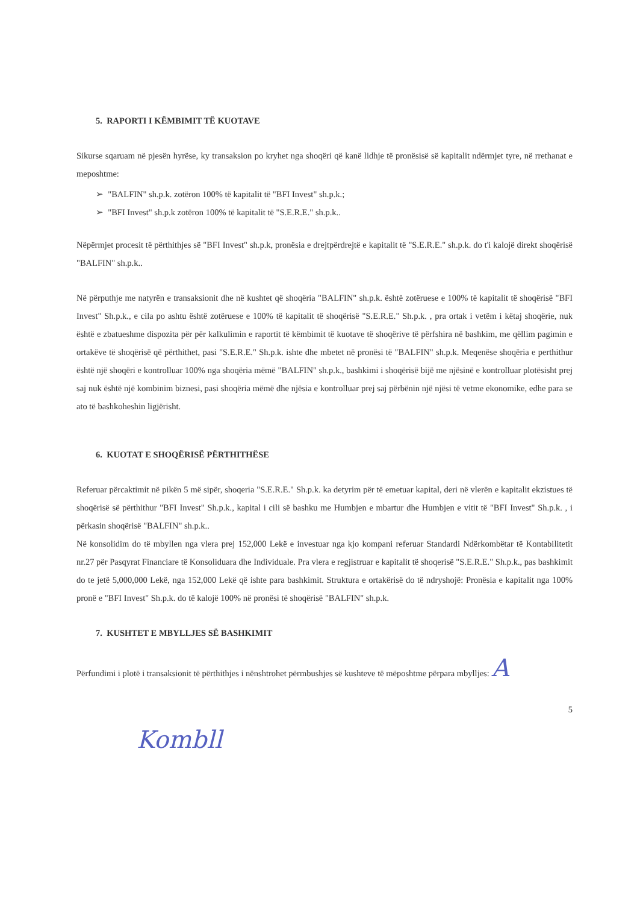5. RAPORTI I KËMBIMIT TË KUOTAVE
Sikurse sqaruam në pjesën hyrëse, ky transaksion po kryhet nga shoqëri që kanë lidhje të pronësisë së kapitalit ndërmjet tyre, në rrethanat e meposhtme:
➢ "BALFIN" sh.p.k. zotëron 100% të kapitalit të "BFI Invest" sh.p.k.;
➢ "BFI Invest" sh.p.k zotëron 100% të kapitalit të "S.E.R.E." sh.p.k..
Nëpërmjet procesit të përthithjes së "BFI Invest" sh.p.k, pronësia e drejtpërdrejtë e kapitalit të "S.E.R.E." sh.p.k. do t'i kalojë direkt shoqërisë "BALFIN" sh.p.k..
Në përputhje me natyrën e transaksionit dhe në kushtet që shoqëria "BALFIN" sh.p.k. është zotëruese e 100% të kapitalit të shoqërisë "BFI Invest" Sh.p.k., e cila po ashtu është zotëruese e 100% të kapitalit të shoqërisë "S.E.R.E." Sh.p.k. , pra ortak i vetëm i këtaj shoqërie, nuk është e zbatueshme dispozita për për kalkulimin e raportit të këmbimit të kuotave të shoqërive të përfshira në bashkim, me qëllim pagimin e ortakëve të shoqërisë që përthithet, pasi "S.E.R.E." Sh.p.k. ishte dhe mbetet në pronësi të "BALFIN" sh.p.k. Meqenëse shoqëria e perthithur është një shoqëri e kontrolluar 100% nga shoqëria mëmë "BALFIN" sh.p.k., bashkimi i shoqërisë bijë me njësinë e kontrolluar plotësisht prej saj nuk është një kombinim biznesi, pasi shoqëria mëmë dhe njësia e kontrolluar prej saj përbënin një njësi të vetme ekonomike, edhe para se ato të bashkoheshin ligjërisht.
6. KUOTAT E SHOQËRISË PËRTHITHËSE
Referuar përcaktimit në pikën 5 më sipër, shoqeria "S.E.R.E." Sh.p.k. ka detyrim për të emetuar kapital, deri në vlerën e kapitalit ekzistues të shoqërisë së përthithur "BFI Invest" Sh.p.k., kapital i cili së bashku me Humbjen e mbartur dhe Humbjen e vitit të "BFI Invest" Sh.p.k. , i përkasin shoqërisë "BALFIN" sh.p.k..
Në konsolidim do të mbyllen nga vlera prej 152,000 Lekë e investuar nga kjo kompani referuar Standardi Ndërkombëtar të Kontabilitetit nr.27 për Pasqyrat Financiare të Konsoliduara dhe Individuale. Pra vlera e regjistruar e kapitalit të shoqerisë "S.E.R.E." Sh.p.k., pas bashkimit do te jetë 5,000,000 Lekë, nga 152,000 Lekë që ishte para bashkimit. Struktura e ortakërisë do të ndryshojë: Pronësia e kapitalit nga 100% pronë e "BFI Invest" Sh.p.k. do të kalojë 100% në pronësi të shoqërisë "BALFIN" sh.p.k.
7. KUSHTET E MBYLLJES SË BASHKIMIT
Përfundimi i plotë i transaksionit të përthithjes i nënshtrohet përmbushjes së kushteve të mëposhtme përpara mbylljes: A
5
Kombll